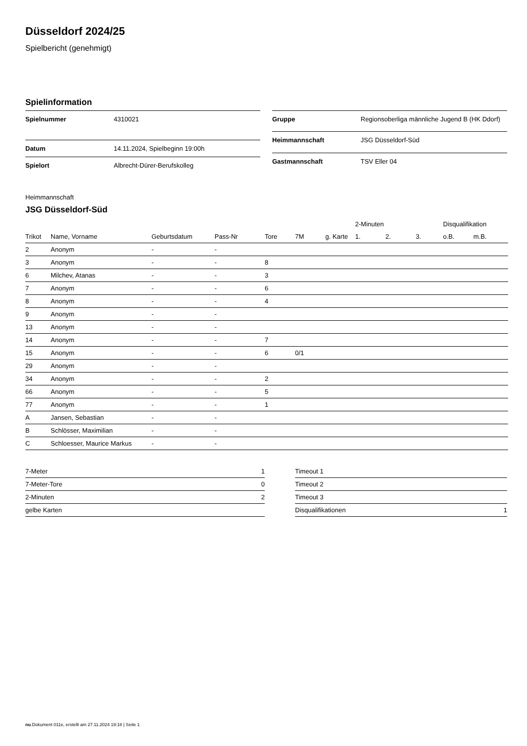Düsseldorf 2024/25
Spielbericht (genehmigt)
Spielinformation
| Spielnummer | 4310021 |
| Datum | 14.11.2024, Spielbeginn 19:00h |
| Spielort | Albrecht-Dürer-Berufskolleg |
| Gruppe | Regionsoberliga männliche Jugend B (HK Ddorf) |
| Heimmannschaft | JSG Düsseldorf-Süd |
| Gastmannschaft | TSV Eller 04 |
Heimmannschaft
JSG Düsseldorf-Süd
| | | | | | | | 2-Minuten | | | Disqualifikation | |
| --- | --- | --- | --- | --- | --- | --- | --- | --- | --- | --- | --- |
| Trikot | Name, Vorname | Geburtsdatum | Pass-Nr | Tore | 7M | g. Karte | 1. | 2. | 3. | o.B. | m.B. |
| 2 | Anonym | - | - | | | | | | | | |
| 3 | Anonym | - | - | 8 | | | | | | | |
| 6 | Milchev, Atanas | - | - | 3 | | | | | | | |
| 7 | Anonym | - | - | 6 | | | | | | | |
| 8 | Anonym | - | - | 4 | | | | | | | |
| 9 | Anonym | - | - | | | | | | | | |
| 13 | Anonym | - | - | | | | | | | | |
| 14 | Anonym | - | - | 7 | | | | | | | |
| 15 | Anonym | - | - | 6 | 0/1 | | | | | | |
| 29 | Anonym | - | - | | | | | | | | |
| 34 | Anonym | - | - | 2 | | | | | | | |
| 66 | Anonym | - | - | 5 | | | | | | | |
| 77 | Anonym | - | - | 1 | | | | | | | |
| A | Jansen, Sebastian | - | - | | | | | | | | |
| B | Schlösser, Maximilian | - | - | | | | | | | | |
| C | Schloesser, Maurice Markus | - | - | | | | | | | | |
| 7-Meter | 1 |
| 7-Meter-Tore | 0 |
| 2-Minuten | 2 |
| gelbe Karten | |
| Timeout 1 | |
| Timeout 2 | |
| Timeout 3 | |
| Disqualifikationen | 1 |
nu.Dokument 011e, erstellt am 27.11.2024 19:18 | Seite 1